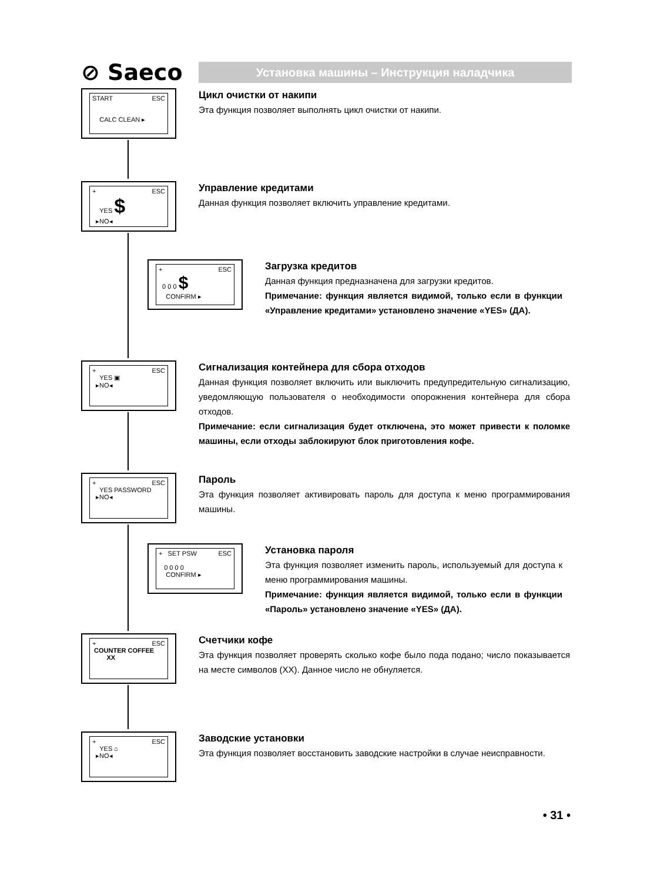⊘ Saeco
Установка машины – Инструкция наладчика
START ESC
CALC CLEAN ▸
Цикл очистки от накипи
Эта функция позволяет выполнять цикл очистки от накипи.
+ ESC
YES $
▸NO◂
Управление кредитами
Данная функция позволяет включить управление кредитами.
+ ESC
0 0 0 $
CONFIRM ▸
Загрузка кредитов
Данная функция предназначена для загрузки кредитов.
Примечание: функция является видимой, только если в функции «Управление кредитами» установлено значение «YES» (ДА).
+ ESC
YES ▣
▸NO◂
Сигнализация контейнера для сбора отходов
Данная функция позволяет включить или выключить предупредительную сигнализацию, уведомляющую пользователя о необходимости опорожнения контейнера для сбора отходов.
Примечание: если сигнализация будет отключена, это может привести к поломке машины, если отходы заблокируют блок приготовления кофе.
+ ESC
YES PASSWORD
▸NO◂
Пароль
Эта функция позволяет активировать пароль для доступа к меню программирования машины.
+ SET PSW ESC
0 0 0 0
CONFIRM ▸
Установка пароля
Эта функция позволяет изменить пароль, используемый для доступа к меню программирования машины.
Примечание: функция является видимой, только если в функции «Пароль» установлено значение «YES» (ДА).
+ ESC
COUNTER COFFEE
XX
Счетчики кофе
Эта функция позволяет проверять сколько кофе было пода подано; число показывается на месте символов (XX). Данное число не обнуляется.
+ ESC
YES ⌂
▸NO◂
Заводские установки
Эта функция позволяет восстановить заводские настройки в случае неисправности.
• 31 •